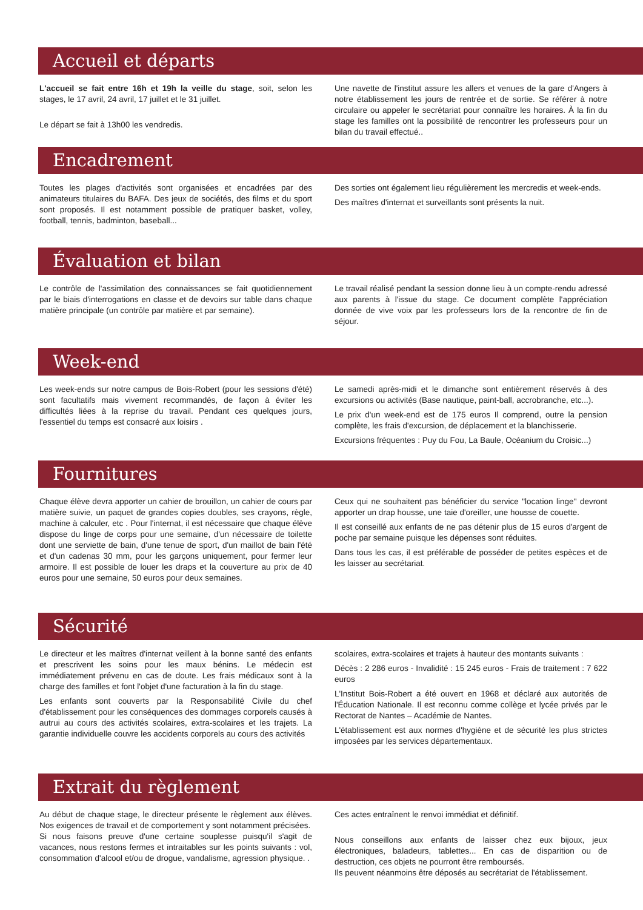Accueil et départs
L'accueil se fait entre 16h et 19h la veille du stage, soit, selon les stages, le 17 avril, 24 avril, 17 juillet et le 31 juillet.
Le départ se fait à 13h00 les vendredis.
Une navette de l'institut assure les allers et venues de la gare d'Angers à notre établissement les jours de rentrée et de sortie. Se référer à notre circulaire ou appeler le secrétariat pour connaître les horaires. À la fin du stage les familles ont la possibilité de rencontrer les professeurs pour un bilan du travail effectué..
Encadrement
Toutes les plages d'activités sont organisées et encadrées par des animateurs titulaires du BAFA. Des jeux de sociétés, des films et du sport sont proposés. Il est notamment possible de pratiquer basket, volley, football, tennis, badminton, baseball...
Des sorties ont également lieu régulièrement les mercredis et week-ends.
Des maîtres d'internat et surveillants sont présents la nuit.
Évaluation et bilan
Le contrôle de l'assimilation des connaissances se fait quotidiennement par le biais d'interrogations en classe et de devoirs sur table dans chaque matière principale (un contrôle par matière et par semaine).
Le travail réalisé pendant la session donne lieu à un compte-rendu adressé aux parents à l'issue du stage. Ce document complète l'appréciation donnée de vive voix par les professeurs lors de la rencontre de fin de séjour.
Week-end
Les week-ends sur notre campus de Bois-Robert (pour les sessions d'été) sont facultatifs mais vivement recommandés, de façon à éviter les difficultés liées à la reprise du travail. Pendant ces quelques jours, l'essentiel du temps est consacré aux loisirs .
Le samedi après-midi et le dimanche sont entièrement réservés à des excursions ou activités (Base nautique, paint-ball, accrobranche, etc...).
Le prix d'un week-end est de 175 euros Il comprend, outre la pension complète, les frais d'excursion, de déplacement et la blanchisserie.
Excursions fréquentes : Puy du Fou, La Baule, Océanium du Croisic...)
Fournitures
Chaque élève devra apporter un cahier de brouillon, un cahier de cours par matière suivie, un paquet de grandes copies doubles, ses crayons, règle, machine à calculer, etc . Pour l'internat, il est nécessaire que chaque élève dispose du linge de corps pour une semaine, d'un nécessaire de toilette dont une serviette de bain, d'une tenue de sport, d'un maillot de bain l'été et d'un cadenas 30 mm, pour les garçons uniquement, pour fermer leur armoire. Il est possible de louer les draps et la couverture au prix de 40 euros pour une semaine, 50 euros pour deux semaines.
Ceux qui ne souhaitent pas bénéficier du service "location linge" devront apporter un drap housse, une taie d'oreiller, une housse de couette.
Il est conseillé aux enfants de ne pas détenir plus de 15 euros d'argent de poche par semaine puisque les dépenses sont réduites.
Dans tous les cas, il est préférable de posséder de petites espèces et de les laisser au secrétariat.
Sécurité
Le directeur et les maîtres d'internat veillent à la bonne santé des enfants et prescrivent les soins pour les maux bénins. Le médecin est immédiatement prévenu en cas de doute. Les frais médicaux sont à la charge des familles et font l'objet d'une facturation à la fin du stage.
Les enfants sont couverts par la Responsabilité Civile du chef d'établissement pour les conséquences des dommages corporels causés à autrui au cours des activités scolaires, extra-scolaires et les trajets. La garantie individuelle couvre les accidents corporels au cours des activités
scolaires, extra-scolaires et trajets à hauteur des montants suivants :
Décès : 2 286 euros - Invalidité : 15 245 euros - Frais de traitement : 7 622 euros
L'Institut Bois-Robert a été ouvert en 1968 et déclaré aux autorités de l'Éducation Nationale. Il est reconnu comme collège et lycée privés par le Rectorat de Nantes – Académie de Nantes.
L'établissement est aux normes d'hygiène et de sécurité les plus strictes imposées par les services départementaux.
Extrait du règlement
Au début de chaque stage, le directeur présente le règlement aux élèves. Nos exigences de travail et de comportement y sont notamment précisées.
Si nous faisons preuve d'une certaine souplesse puisqu'il s'agit de vacances, nous restons fermes et intraitables sur les points suivants : vol, consommation d'alcool et/ou de drogue, vandalisme, agression physique. .
Ces actes entraînent le renvoi immédiat et définitif.
Nous conseillons aux enfants de laisser chez eux bijoux, jeux électroniques, baladeurs, tablettes... En cas de disparition ou de destruction, ces objets ne pourront être remboursés.
Ils peuvent néanmoins être déposés au secrétariat de l'établissement.